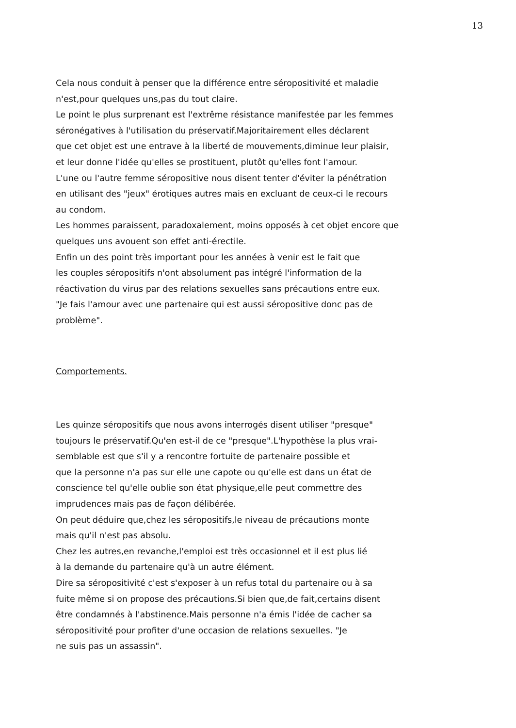13
Cela nous conduit à penser que la différence entre séropositivité et maladie
n'est,pour quelques uns,pas du tout claire.
Le point le plus surprenant est l'extrême résistance manifestée par les femmes
séronégatives à l'utilisation du préservatif.Majoritairement elles déclarent
que cet objet est une entrave à la liberté de mouvements,diminue leur plaisir,
et leur donne l'idée qu'elles se prostituent, plutôt qu'elles font l'amour.
L'une ou l'autre femme séropositive nous disent tenter d'éviter la pénétration
en utilisant des "jeux" érotiques autres mais en excluant de ceux-ci le recours
au condom.
Les hommes paraissent, paradoxalement, moins opposés à cet objet encore que
quelques uns avouent son effet anti-érectile.
Enfin un des point très important pour les années à venir est le fait que
les couples séropositifs n'ont absolument pas intégré l'information de la
réactivation du virus par des relations sexuelles sans précautions entre eux.
"Je fais l'amour avec une partenaire qui est aussi séropositive donc pas de
problème".
Comportements.
Les quinze séropositifs que nous avons interrogés disent utiliser "presque"
toujours le préservatif.Qu'en est-il de ce "presque".L'hypothèse la plus vrai-
semblable est que s'il y a rencontre fortuite de partenaire possible et
que la personne n'a pas sur elle une capote ou qu'elle est dans un état de
conscience tel qu'elle oublie son état physique,elle peut commettre des
imprudences mais pas de façon délibérée.
On peut déduire que,chez les séropositifs,le niveau de précautions monte
mais qu'il n'est pas absolu.
Chez les autres,en revanche,l'emploi est très occasionnel et il est plus lié
à la demande du partenaire qu'à un autre élément.
Dire sa séropositivité c'est s'exposer à un refus total du partenaire ou à sa
fuite même si on propose des précautions.Si bien que,de fait,certains disent
être condamnés à l'abstinence.Mais personne n'a émis l'idée de cacher sa
séropositivité pour profiter d'une occasion de relations sexuelles. "Je
ne suis pas un assassin".